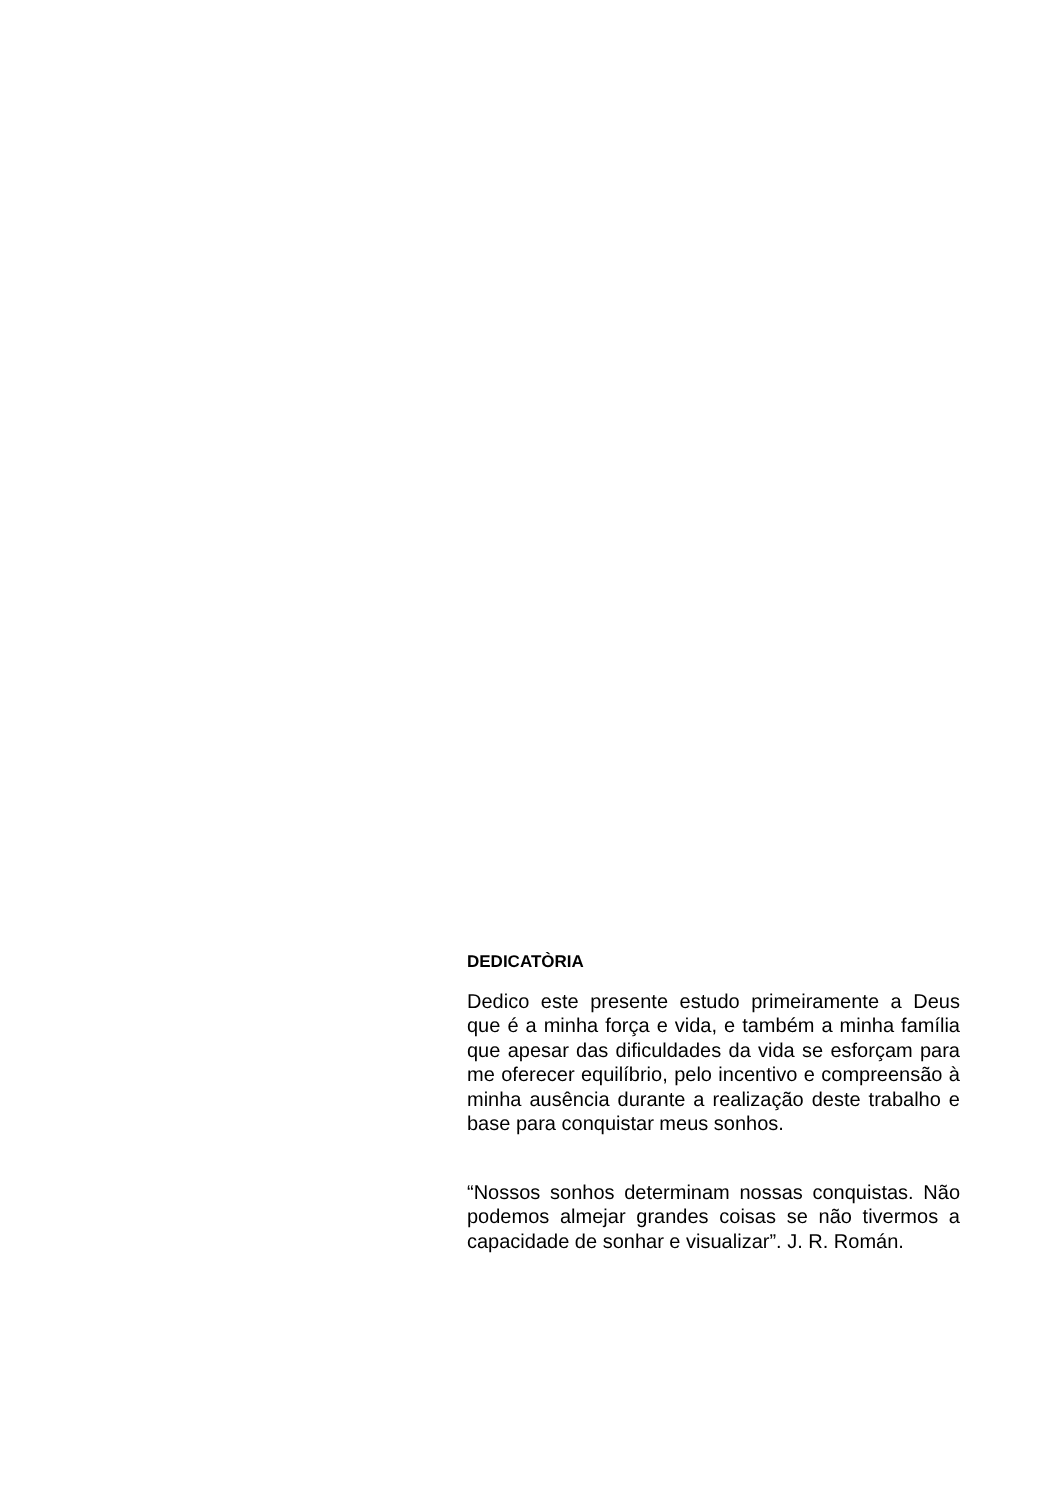DEDICATÒRIA
Dedico este presente estudo primeiramente a Deus que é a minha força e vida, e também a minha família que apesar das dificuldades da vida se esforçam para me oferecer equilíbrio, pelo incentivo e compreensão à minha ausência durante a realização deste trabalho e base para conquistar meus sonhos.
“Nossos sonhos determinam nossas conquistas. Não podemos almejar grandes coisas se não tivermos a capacidade de sonhar e visualizar”. J. R. Román.